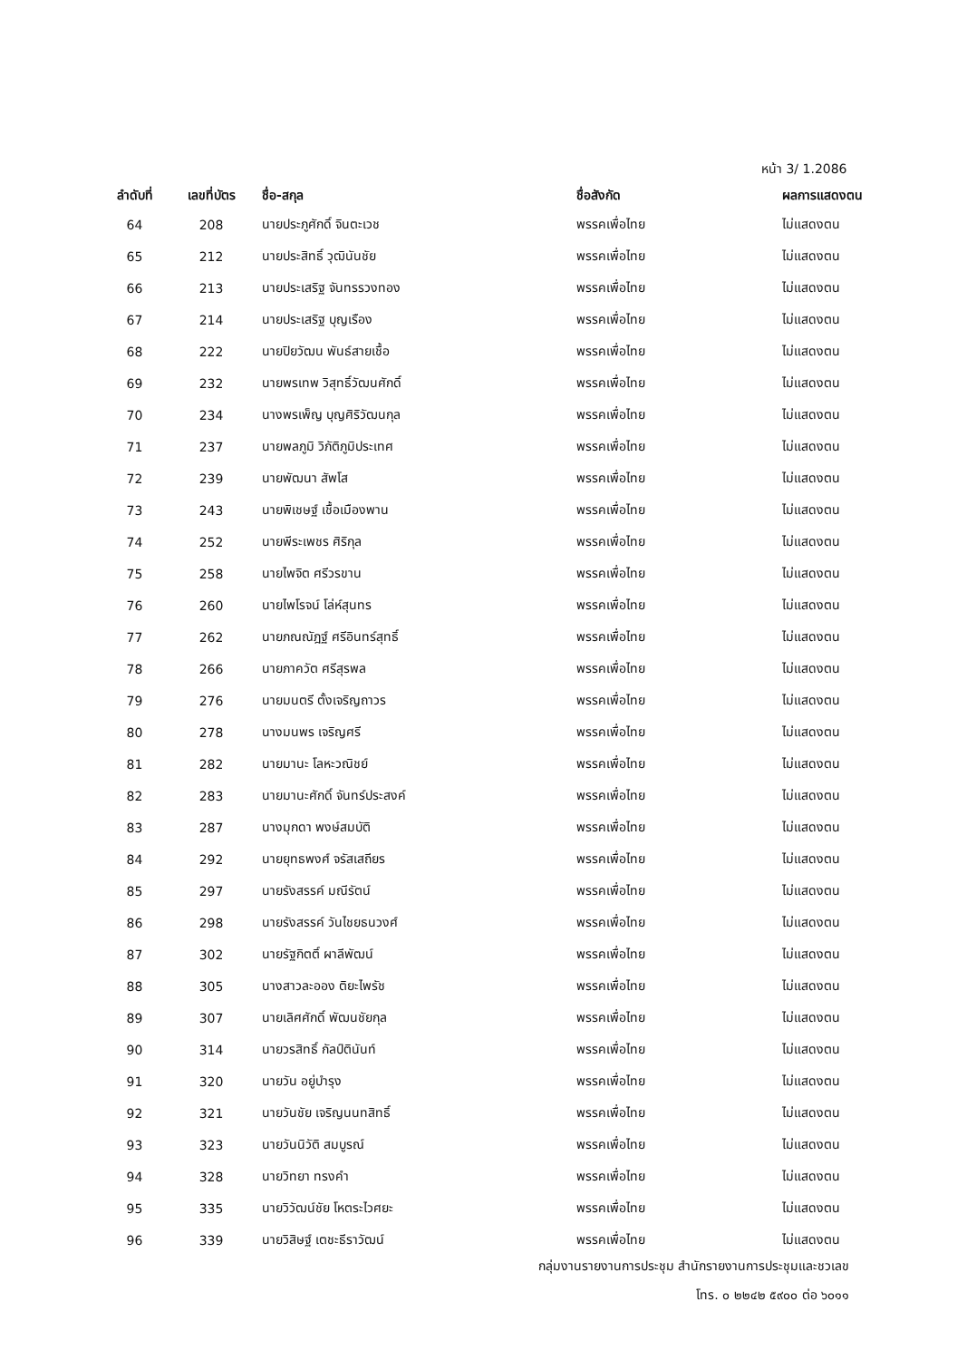หน้า 3/ 1.2086
| ลำดับที่ | เลขที่บัตร | ชื่อ-สกุล | ชื่อสังกัด | ผลการแสดงตน |
| --- | --- | --- | --- | --- |
| 64 | 208 | นายประภูศักดิ์ จินตะเวช | พรรคเพื่อไทย | ไม่แสดงตน |
| 65 | 212 | นายประสิทธิ์ วุฒินันชัย | พรรคเพื่อไทย | ไม่แสดงตน |
| 66 | 213 | นายประเสริฐ จันทรรวงทอง | พรรคเพื่อไทย | ไม่แสดงตน |
| 67 | 214 | นายประเสริฐ บุญเรือง | พรรคเพื่อไทย | ไม่แสดงตน |
| 68 | 222 | นายปิยวัฒน พันธ์สายเชื้อ | พรรคเพื่อไทย | ไม่แสดงตน |
| 69 | 232 | นายพรเทพ วิสุทธิ์วัฒนศักดิ์ | พรรคเพื่อไทย | ไม่แสดงตน |
| 70 | 234 | นางพรเพ็ญ บุญศิริวัฒนกุล | พรรคเพื่อไทย | ไม่แสดงตน |
| 71 | 237 | นายพลภูมิ วิภัติภูมิประเทศ | พรรคเพื่อไทย | ไม่แสดงตน |
| 72 | 239 | นายพัฒนา สัพโส | พรรคเพื่อไทย | ไม่แสดงตน |
| 73 | 243 | นายพิเชษฐ์ เชื้อเมืองพาน | พรรคเพื่อไทย | ไม่แสดงตน |
| 74 | 252 | นายพีระเพชร ศิริกุล | พรรคเพื่อไทย | ไม่แสดงตน |
| 75 | 258 | นายไพจิต ศรีวรขาน | พรรคเพื่อไทย | ไม่แสดงตน |
| 76 | 260 | นายไพโรจน์ โล่ห์สุนทร | พรรคเพื่อไทย | ไม่แสดงตน |
| 77 | 262 | นายภณณัฎฐ์ ศรีอินทร์สุทธิ์ | พรรคเพื่อไทย | ไม่แสดงตน |
| 78 | 266 | นายภาควัต ศรีสุรพล | พรรคเพื่อไทย | ไม่แสดงตน |
| 79 | 276 | นายมนตรี ตั้งเจริญถาวร | พรรคเพื่อไทย | ไม่แสดงตน |
| 80 | 278 | นางมนพร เจริญศรี | พรรคเพื่อไทย | ไม่แสดงตน |
| 81 | 282 | นายมานะ โลหะวณิชย์ | พรรคเพื่อไทย | ไม่แสดงตน |
| 82 | 283 | นายมานะศักดิ์ จันทร์ประสงค์ | พรรคเพื่อไทย | ไม่แสดงตน |
| 83 | 287 | นางมุกดา พงษ์สมบัติ | พรรคเพื่อไทย | ไม่แสดงตน |
| 84 | 292 | นายยุทธพงศ์ จรัสเสถียร | พรรคเพื่อไทย | ไม่แสดงตน |
| 85 | 297 | นายรังสรรค์ มณีรัตน์ | พรรคเพื่อไทย | ไม่แสดงตน |
| 86 | 298 | นายรังสรรค์ วันไชยธนวงศ์ | พรรคเพื่อไทย | ไม่แสดงตน |
| 87 | 302 | นายรัฐกิตติ์ ผาลีพัฒน์ | พรรคเพื่อไทย | ไม่แสดงตน |
| 88 | 305 | นางสาวละออง ติยะไพรัช | พรรคเพื่อไทย | ไม่แสดงตน |
| 89 | 307 | นายเลิศศักดิ์ พัฒนชัยกุล | พรรคเพื่อไทย | ไม่แสดงตน |
| 90 | 314 | นายวรสิทธิ์ กัลป์ตินันท์ | พรรคเพื่อไทย | ไม่แสดงตน |
| 91 | 320 | นายวัน อยู่บำรุง | พรรคเพื่อไทย | ไม่แสดงตน |
| 92 | 321 | นายวันชัย เจริญนนทสิทธิ์ | พรรคเพื่อไทย | ไม่แสดงตน |
| 93 | 323 | นายวันนิวัติ สมบูรณ์ | พรรคเพื่อไทย | ไม่แสดงตน |
| 94 | 328 | นายวิทยา ทรงคำ | พรรคเพื่อไทย | ไม่แสดงตน |
| 95 | 335 | นายวิวัฒน์ชัย โหตระไวศยะ | พรรคเพื่อไทย | ไม่แสดงตน |
| 96 | 339 | นายวิสิษฐ์ เตชะธีราวัฒน์ | พรรคเพื่อไทย | ไม่แสดงตน |
กลุ่มงานรายงานการประชุม สำนักรายงานการประชุมและชวเลข
โทร. ๐ ๒๒๔๒ ๕๙๐๐ ต่อ ๖๐๑๑